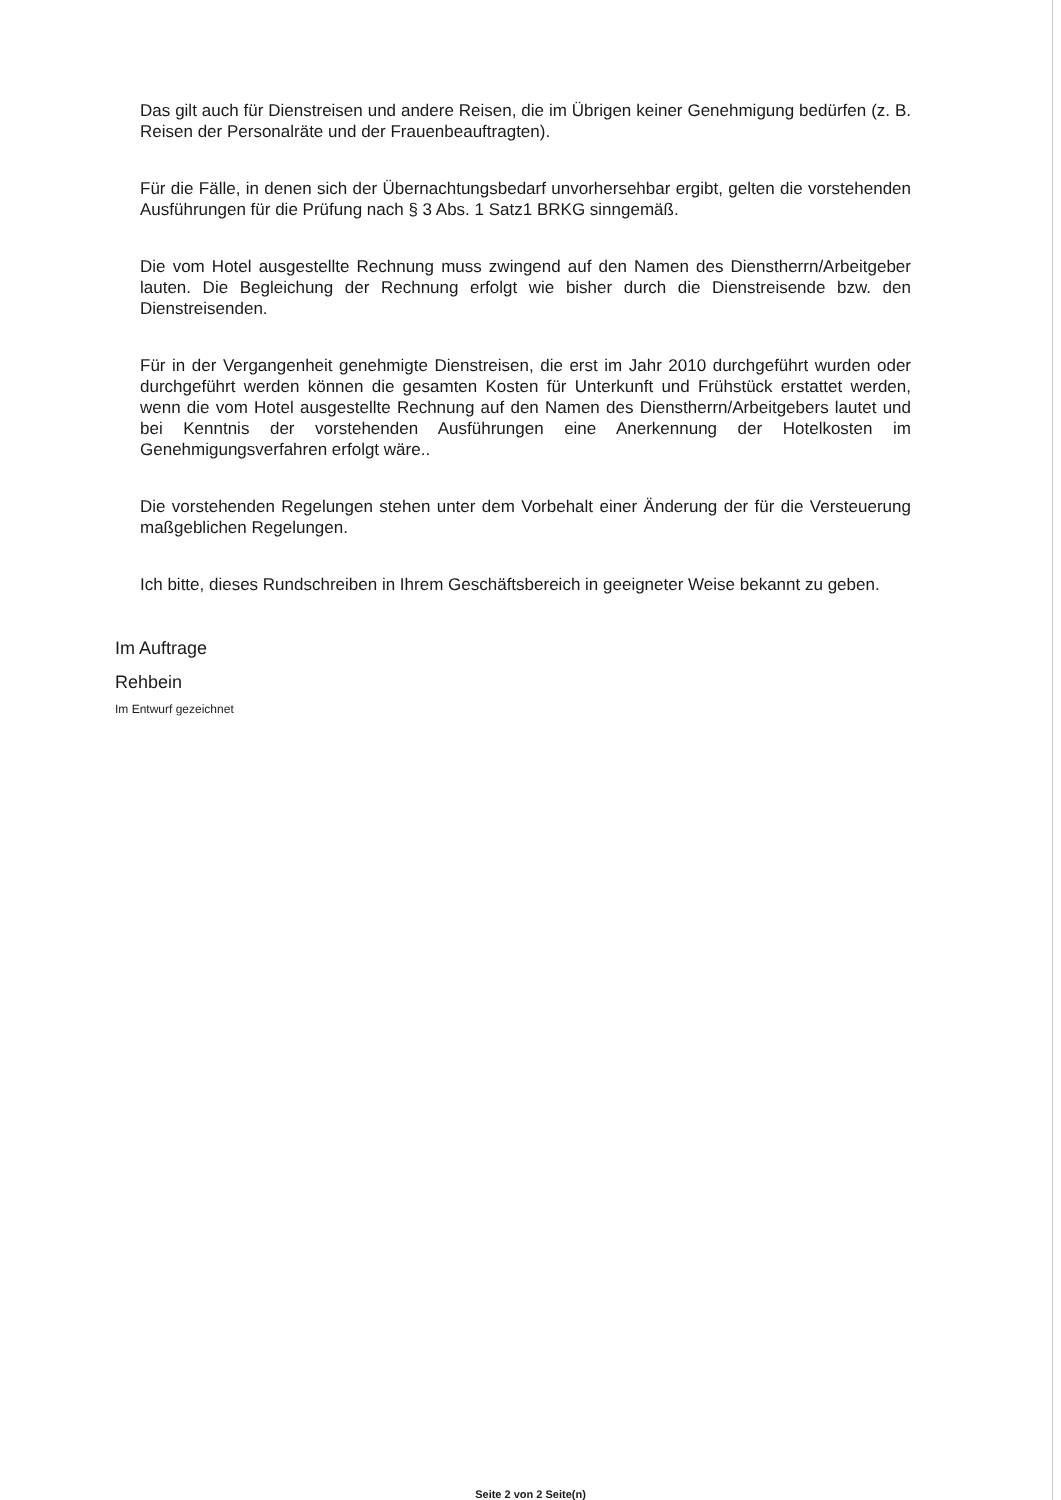Das gilt auch für Dienstreisen und andere Reisen, die im Übrigen keiner Genehmigung bedürfen (z. B. Reisen der Personalräte und der Frauenbeauftragten).
Für die Fälle, in denen sich der Übernachtungsbedarf unvorhersehbar ergibt, gelten die vorstehenden Ausführungen für die Prüfung nach § 3 Abs. 1 Satz1 BRKG sinngemäß.
Die vom Hotel ausgestellte Rechnung muss zwingend auf den Namen des Dienstherrn/Arbeitgeber lauten. Die Begleichung der Rechnung erfolgt wie bisher durch die Dienstreisende bzw. den Dienstreisenden.
Für in der Vergangenheit genehmigte Dienstreisen, die erst im Jahr 2010 durchgeführt wurden oder durchgeführt werden können die gesamten Kosten für Unterkunft und Frühstück erstattet werden, wenn die vom Hotel ausgestellte Rechnung auf den Namen des Dienstherrn/Arbeitgebers lautet und bei Kenntnis der vorstehenden Ausführungen eine Anerkennung der Hotelkosten im Genehmigungsverfahren erfolgt wäre..
Die vorstehenden Regelungen stehen unter dem Vorbehalt einer Änderung der für die Versteuerung maßgeblichen Regelungen.
Ich bitte, dieses Rundschreiben in Ihrem Geschäftsbereich in geeigneter Weise bekannt zu geben.
Im Auftrage
Rehbein
Im Entwurf gezeichnet
Seite 2 von 2 Seite(n)